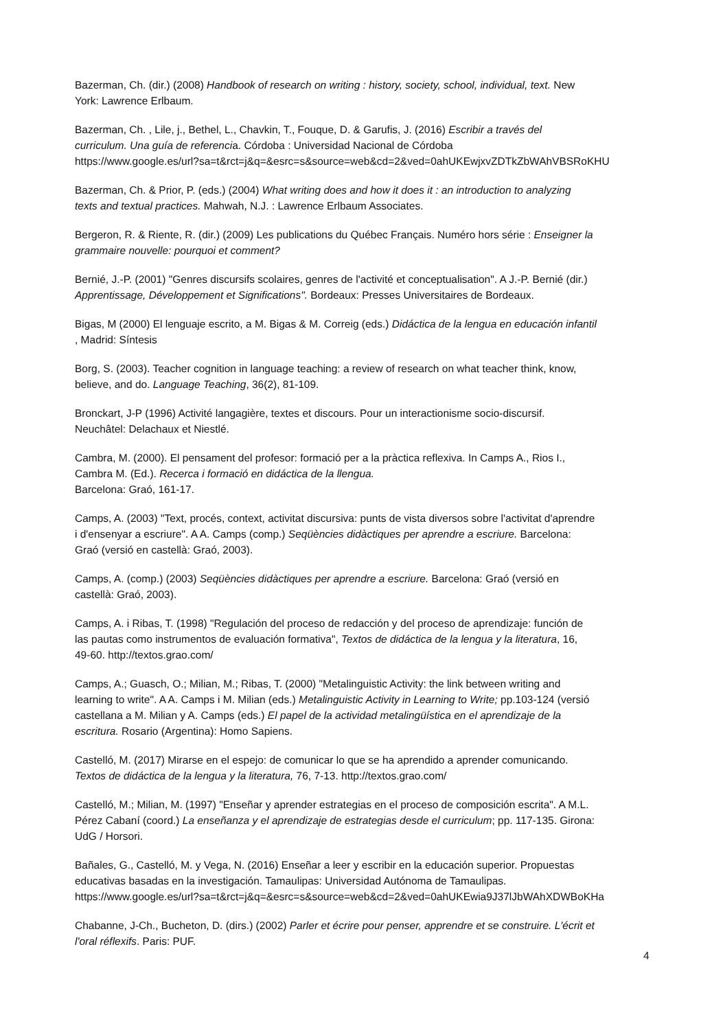Bazerman, Ch. (dir.) (2008) Handbook of research on writing : history, society, school, individual, text. New
York: Lawrence Erlbaum.
Bazerman, Ch. , Lile, j., Bethel, L., Chavkin, T., Fouque, D. & Garufis, J. (2016) Escribir a través del
curriculum. Una guía de referencia. Córdoba : Universidad Nacional de Córdoba
https://www.google.es/url?sa=t&rct=j&q=&esrc=s&source=web&cd=2&ved=0ahUKEwjxvZDTkZbWAhVBSRoKHU
Bazerman, Ch. & Prior, P. (eds.) (2004) What writing does and how it does it : an introduction to analyzing
texts and textual practices. Mahwah, N.J. : Lawrence Erlbaum Associates.
Bergeron, R. & Riente, R. (dir.) (2009) Les publications du Québec Français. Numéro hors série : Enseigner la
grammaire nouvelle: pourquoi et comment?
Bernié, J.-P. (2001) "Genres discursifs scolaires, genres de l'activité et conceptualisation". A J.-P. Bernié (dir.)
Apprentissage, Développement et Significations". Bordeaux: Presses Universitaires de Bordeaux.
Bigas, M (2000) El lenguaje escrito, a M. Bigas & M. Correig (eds.) Didáctica de la lengua en educación infantil
, Madrid: Síntesis
Borg, S. (2003). Teacher cognition in language teaching: a review of research on what teacher think, know,
believe, and do. Language Teaching, 36(2), 81-109.
Bronckart, J-P (1996) Activité langagière, textes et discours. Pour un interactionisme socio-discursif.
Neuchâtel: Delachaux et Niestlé.
Cambra, M. (2000). El pensament del profesor: formació per a la pràctica reflexiva. In Camps A., Rios I.,
Cambra M. (Ed.). Recerca i formació en didáctica de la llengua.
Barcelona: Graó, 161-17.
Camps, A. (2003) "Text, procés, context, activitat discursiva: punts de vista diversos sobre l'activitat d'aprendre
i d'ensenyar a escriure". A A. Camps (comp.) Seqüències didàctiques per aprendre a escriure. Barcelona:
Graó (versió en castellà: Graó, 2003).
Camps, A. (comp.) (2003) Seqüències didàctiques per aprendre a escriure. Barcelona: Graó (versió en
castellà: Graó, 2003).
Camps, A. i Ribas, T. (1998) "Regulación del proceso de redacción y del proceso de aprendizaje: función de
las pautas como instrumentos de evaluación formativa", Textos de didáctica de la lengua y la literatura, 16,
49-60. http://textos.grao.com/
Camps, A.; Guasch, O.; Milian, M.; Ribas, T. (2000) "Metalinguistic Activity: the link between writing and
learning to write". A A. Camps i M. Milian (eds.) Metalinguistic Activity in Learning to Write; pp.103-124 (versió
castellana a M. Milian y A. Camps (eds.) El papel de la actividad metalingüística en el aprendizaje de la
escritura. Rosario (Argentina): Homo Sapiens.
Castelló, M. (2017) Mirarse en el espejo: de comunicar lo que se ha aprendido a aprender comunicando.
Textos de didáctica de la lengua y la literatura, 76, 7-13. http://textos.grao.com/
Castelló, M.; Milian, M. (1997) "Enseñar y aprender estrategias en el proceso de composición escrita". A M.L.
Pérez Cabaní (coord.) La enseñanza y el aprendizaje de estrategias desde el curriculum; pp. 117-135. Girona:
UdG / Horsori.
Bañales, G., Castelló, M. y Vega, N. (2016) Enseñar a leer y escribir en la educación superior. Propuestas
educativas basadas en la investigación. Tamaulipas: Universidad Autónoma de Tamaulipas.
https://www.google.es/url?sa=t&rct=j&q=&esrc=s&source=web&cd=2&ved=0ahUKEwia9J37lJbWAhXDWBoKHa
Chabanne, J-Ch., Bucheton, D. (dirs.) (2002) Parler et écrire pour penser, apprendre et se construire. L'écrit et
l'oral réflexifs. Paris: PUF.
4